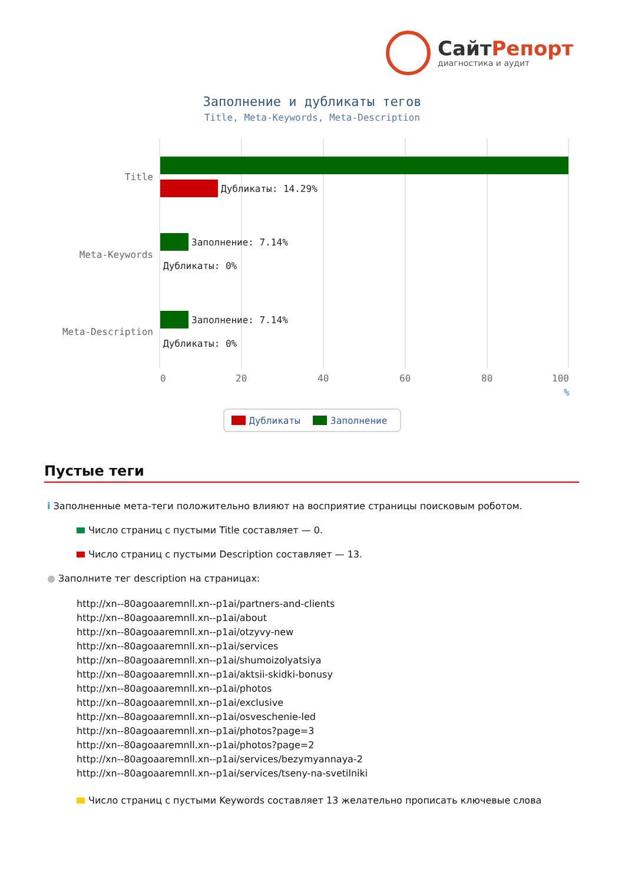СайтРепорт
диагностика и аудит
Заполнение и дубликаты тегов
Title, Meta-Keywords, Meta-Description
Дубликаты: 14.29%
Заполнение: 7.14%
Дубликаты: 0%
Заполнение: 7.14%
Дубликаты: 0%
Title
Meta-Keywords
Meta-Description
0
20
40
60
80
100
%
Дубликаты
Заполнение
Пустые теги
i Заполненные мета-теги положительно влияют на восприятие страницы поисковым роботом.
Число страниц с пустыми Title составляет — 0.
Число страниц с пустыми Description составляет — 13.
● Заполните тег description на страницах:
http://xn--80agoaaremnll.xn--p1ai/partners-and-clients
http://xn--80agoaaremnll.xn--p1ai/about
http://xn--80agoaaremnll.xn--p1ai/otzyvy-new
http://xn--80agoaaremnll.xn--p1ai/services
http://xn--80agoaaremnll.xn--p1ai/shumoizolyatsiya
http://xn--80agoaaremnll.xn--p1ai/aktsii-skidki-bonusy
http://xn--80agoaaremnll.xn--p1ai/photos
http://xn--80agoaaremnll.xn--p1ai/exclusive
http://xn--80agoaaremnll.xn--p1ai/osveschenie-led
http://xn--80agoaaremnll.xn--p1ai/photos?page=3
http://xn--80agoaaremnll.xn--p1ai/photos?page=2
http://xn--80agoaaremnll.xn--p1ai/services/bezymyannaya-2
http://xn--80agoaaremnll.xn--p1ai/services/tseny-na-svetilniki
Число страниц с пустыми Keywords составляет 13 желательно прописать ключевые слова